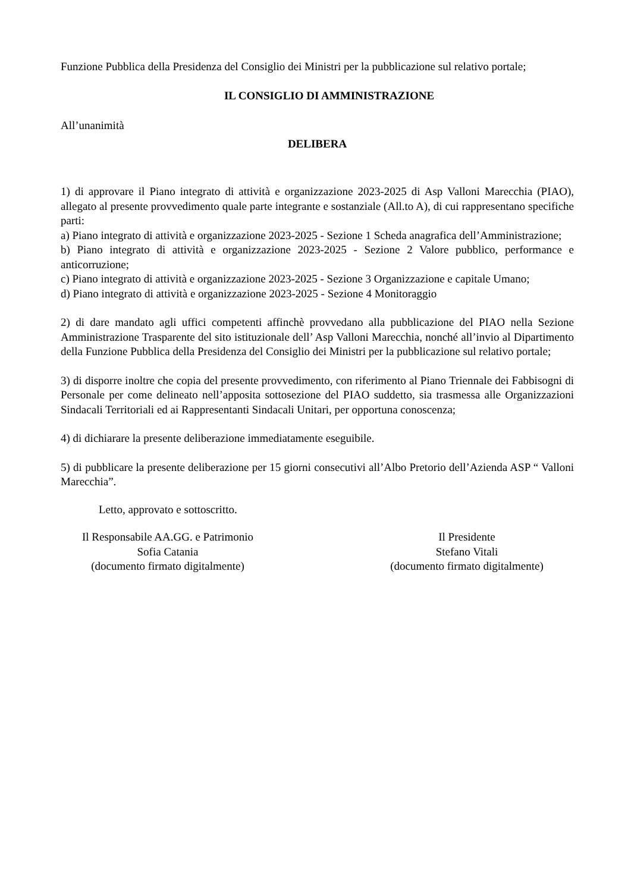Funzione Pubblica della Presidenza del Consiglio dei Ministri per la pubblicazione sul relativo portale;
IL CONSIGLIO DI AMMINISTRAZIONE
All’unanimità
DELIBERA
1) di approvare il Piano integrato di attività e organizzazione 2023-2025 di Asp Valloni Marecchia (PIAO), allegato al presente provvedimento quale parte integrante e sostanziale (All.to A), di cui rappresentano specifiche parti:
a) Piano integrato di attività e organizzazione 2023-2025 - Sezione 1 Scheda anagrafica dell’Amministrazione;
b) Piano integrato di attività e organizzazione 2023-2025 - Sezione 2 Valore pubblico, performance e anticorruzione;
c) Piano integrato di attività e organizzazione 2023-2025 - Sezione 3 Organizzazione e capitale Umano;
d) Piano integrato di attività e organizzazione 2023-2025 - Sezione 4 Monitoraggio
2) di dare mandato agli uffici competenti affinchè provvedano alla pubblicazione del PIAO nella Sezione Amministrazione Trasparente del sito istituzionale dell’ Asp Valloni Marecchia, nonché all’invio al Dipartimento della Funzione Pubblica della Presidenza del Consiglio dei Ministri per la pubblicazione sul relativo portale;
3) di disporre inoltre che copia del presente provvedimento, con riferimento al Piano Triennale dei Fabbisogni di Personale per come delineato nell’apposita sottosezione del PIAO suddetto, sia trasmessa alle Organizzazioni Sindacali Territoriali ed ai Rappresentanti Sindacali Unitari, per opportuna conoscenza;
4) di dichiarare la presente deliberazione immediatamente eseguibile.
5) di pubblicare la presente deliberazione per 15 giorni consecutivi all’Albo Pretorio dell’Azienda ASP “ Valloni Marecchia”.
Letto, approvato e sottoscritto.
Il Responsabile AA.GG. e Patrimonio
Sofia Catania
(documento firmato digitalmente)
Il Presidente
Stefano Vitali
(documento firmato digitalmente)